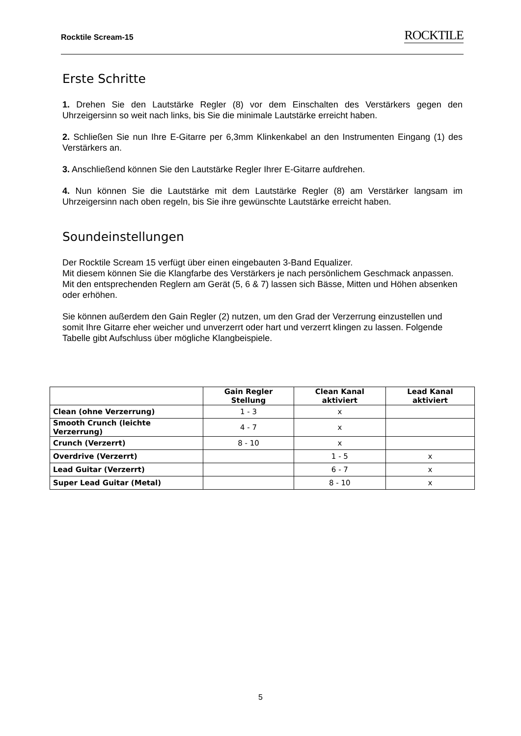Rocktile Scream-15 ROCKTILE
Erste Schritte
1. Drehen Sie den Lautstärke Regler (8) vor dem Einschalten des Verstärkers gegen den Uhrzeigersinn so weit nach links, bis Sie die minimale Lautstärke erreicht haben.
2. Schließen Sie nun Ihre E-Gitarre per 6,3mm Klinkenkabel an den Instrumenten Eingang (1) des Verstärkers an.
3. Anschließend können Sie den Lautstärke Regler Ihrer E-Gitarre aufdrehen.
4. Nun können Sie die Lautstärke mit dem Lautstärke Regler (8) am Verstärker langsam im Uhrzeigersinn nach oben regeln, bis Sie ihre gewünschte Lautstärke erreicht haben.
Soundeinstellungen
Der Rocktile Scream 15 verfügt über einen eingebauten 3-Band Equalizer.
Mit diesem können Sie die Klangfarbe des Verstärkers je nach persönlichem Geschmack anpassen.
Mit den entsprechenden Reglern am Gerät (5, 6 & 7) lassen sich Bässe, Mitten und Höhen absenken oder erhöhen.
Sie können außerdem den Gain Regler (2) nutzen, um den Grad der Verzerrung einzustellen und somit Ihre Gitarre eher weicher und unverzerrt oder hart und verzerrt klingen zu lassen. Folgende Tabelle gibt Aufschluss über mögliche Klangbeispiele.
| | Gain Regler Stellung | Clean Kanal aktiviert | Lead Kanal aktiviert |
| --- | --- | --- | --- |
| Clean (ohne Verzerrung) | 1 - 3 | x | |
| Smooth Crunch (leichte Verzerrung) | 4 - 7 | x | |
| Crunch (Verzerrt) | 8 - 10 | x | |
| Overdrive (Verzerrt) | | 1 - 5 | x |
| Lead Guitar (Verzerrt) | | 6 - 7 | x |
| Super Lead Guitar (Metal) | | 8 - 10 | x |
5